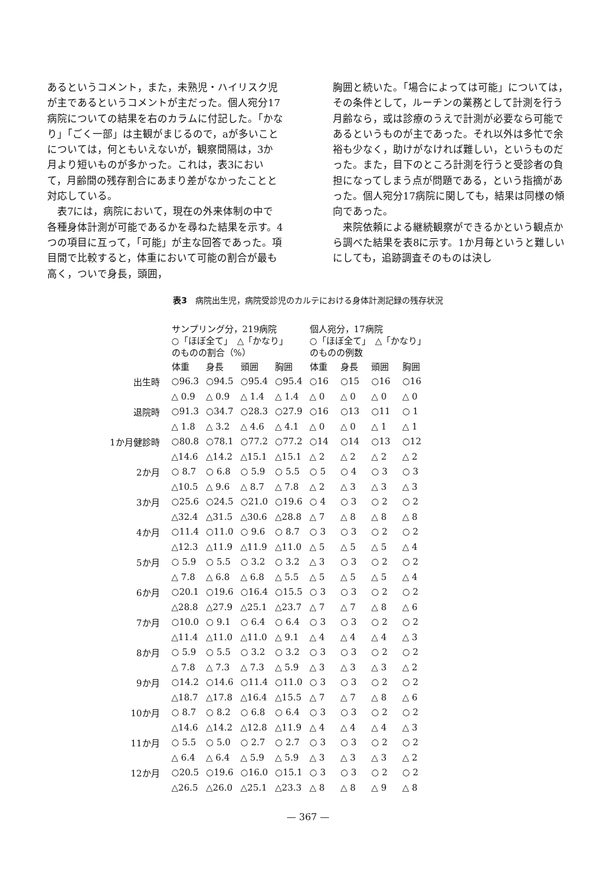あるというコメント，また，未熟児・ハイリスク児が主であるというコメントが主だった。個人宛分17病院についての結果を右のカラムに付記した。「かなり」「ごく一部」は主観がまじるので，aが多いことについては，何ともいえないが，観察間隔は，3か月より短いものが多かった。これは，表3において，月齢間の残存割合にあまり差がなかったことと対応している。
　表7には，病院において，現在の外来体制の中で各種身体計測が可能であるかを尋ねた結果を示す。4つの項目に互って，「可能」が主な回答であった。項目間で比較すると，体重において可能の割合が最も高く，ついで身長，頭囲，
胸囲と続いた。「場合によっては可能」については，その条件として，ルーチンの業務として計測を行う月齢なら，或は診療のうえで計測が必要なら可能であるというものが主であった。それ以外は多忙で余裕も少なく，助けがなければ難しい，というものだった。また，目下のところ計測を行うと受診者の負担になってしまう点が問題である，という指摘があった。個人宛分17病院に関しても，結果は同様の傾向であった。
　来院依頼による継続観察ができるかという観点から調べた結果を表8に示す。1か月毎というと難しいにしても，追跡調査そのものは決し
表3　病院出生児，病院受診児のカルテにおける身体計測記録の残存状況
| | サンプリング分，219病院 ○「ほぼ全て」 △「かなり」 のものの割合（%） | | | | 個人宛分，17病院 ○「ほぼ全て」 △「かなり」 のものの例数 | | | |
| --- | --- | --- | --- | --- | --- | --- | --- | --- |
| | 体重 | 身長 | 頭囲 | 胸囲 | 体重 | 身長 | 頭囲 | 胸囲 |
| 出生時 | ○96.3 | ○94.5 | ○95.4 | ○95.4 | ○16 | ○15 | ○16 | ○16 |
| | △ 0.9 | △ 0.9 | △ 1.4 | △ 1.4 | △ 0 | △ 0 | △ 0 | △ 0 |
| 退院時 | ○91.3 | ○34.7 | ○28.3 | ○27.9 | ○16 | ○13 | ○11 | ○ 1 |
| | △ 1.8 | △ 3.2 | △ 4.6 | △ 4.1 | △ 0 | △ 0 | △ 1 | △ 1 |
| 1か月健診時 | ○80.8 | ○78.1 | ○77.2 | ○77.2 | ○14 | ○14 | ○13 | ○12 |
| | △14.6 | △14.2 | △15.1 | △15.1 | △ 2 | △ 2 | △ 2 | △ 2 |
| 2か月 | ○ 8.7 | ○ 6.8 | ○ 5.9 | ○ 5.5 | ○ 5 | ○ 4 | ○ 3 | ○ 3 |
| | △10.5 | △ 9.6 | △ 8.7 | △ 7.8 | △ 2 | △ 3 | △ 3 | △ 3 |
| 3か月 | ○25.6 | ○24.5 | ○21.0 | ○19.6 | ○ 4 | ○ 3 | ○ 2 | ○ 2 |
| | △32.4 | △31.5 | △30.6 | △28.8 | △ 7 | △ 8 | △ 8 | △ 8 |
| 4か月 | ○11.4 | ○11.0 | ○ 9.6 | ○ 8.7 | ○ 3 | ○ 3 | ○ 2 | ○ 2 |
| | △12.3 | △11.9 | △11.9 | △11.0 | △ 5 | △ 5 | △ 5 | △ 4 |
| 5か月 | ○ 5.9 | ○ 5.5 | ○ 3.2 | ○ 3.2 | △ 3 | ○ 3 | ○ 2 | ○ 2 |
| | △ 7.8 | △ 6.8 | △ 6.8 | △ 5.5 | △ 5 | △ 5 | △ 5 | △ 4 |
| 6か月 | ○20.1 | ○19.6 | ○16.4 | ○15.5 | ○ 3 | ○ 3 | ○ 2 | ○ 2 |
| | △28.8 | △27.9 | △25.1 | △23.7 | △ 7 | △ 7 | △ 8 | △ 6 |
| 7か月 | ○10.0 | ○ 9.1 | ○ 6.4 | ○ 6.4 | ○ 3 | ○ 3 | ○ 2 | ○ 2 |
| | △11.4 | △11.0 | △11.0 | △ 9.1 | △ 4 | △ 4 | △ 4 | △ 3 |
| 8か月 | ○ 5.9 | ○ 5.5 | ○ 3.2 | ○ 3.2 | ○ 3 | ○ 3 | ○ 2 | ○ 2 |
| | △ 7.8 | △ 7.3 | △ 7.3 | △ 5.9 | △ 3 | △ 3 | △ 3 | △ 2 |
| 9か月 | ○14.2 | ○14.6 | ○11.4 | ○11.0 | ○ 3 | ○ 3 | ○ 2 | ○ 2 |
| | △18.7 | △17.8 | △16.4 | △15.5 | △ 7 | △ 7 | △ 8 | △ 6 |
| 10か月 | ○ 8.7 | ○ 8.2 | ○ 6.8 | ○ 6.4 | ○ 3 | ○ 3 | ○ 2 | ○ 2 |
| | △14.6 | △14.2 | △12.8 | △11.9 | △ 4 | △ 4 | △ 4 | △ 3 |
| 11か月 | ○ 5.5 | ○ 5.0 | ○ 2.7 | ○ 2.7 | ○ 3 | ○ 3 | ○ 2 | ○ 2 |
| | △ 6.4 | △ 6.4 | △ 5.9 | △ 5.9 | △ 3 | △ 3 | △ 3 | △ 2 |
| 12か月 | ○20.5 | ○19.6 | ○16.0 | ○15.1 | ○ 3 | ○ 3 | ○ 2 | ○ 2 |
| | △26.5 | △26.0 | △25.1 | △23.3 | △ 8 | △ 8 | △ 9 | △ 8 |
— 367 —